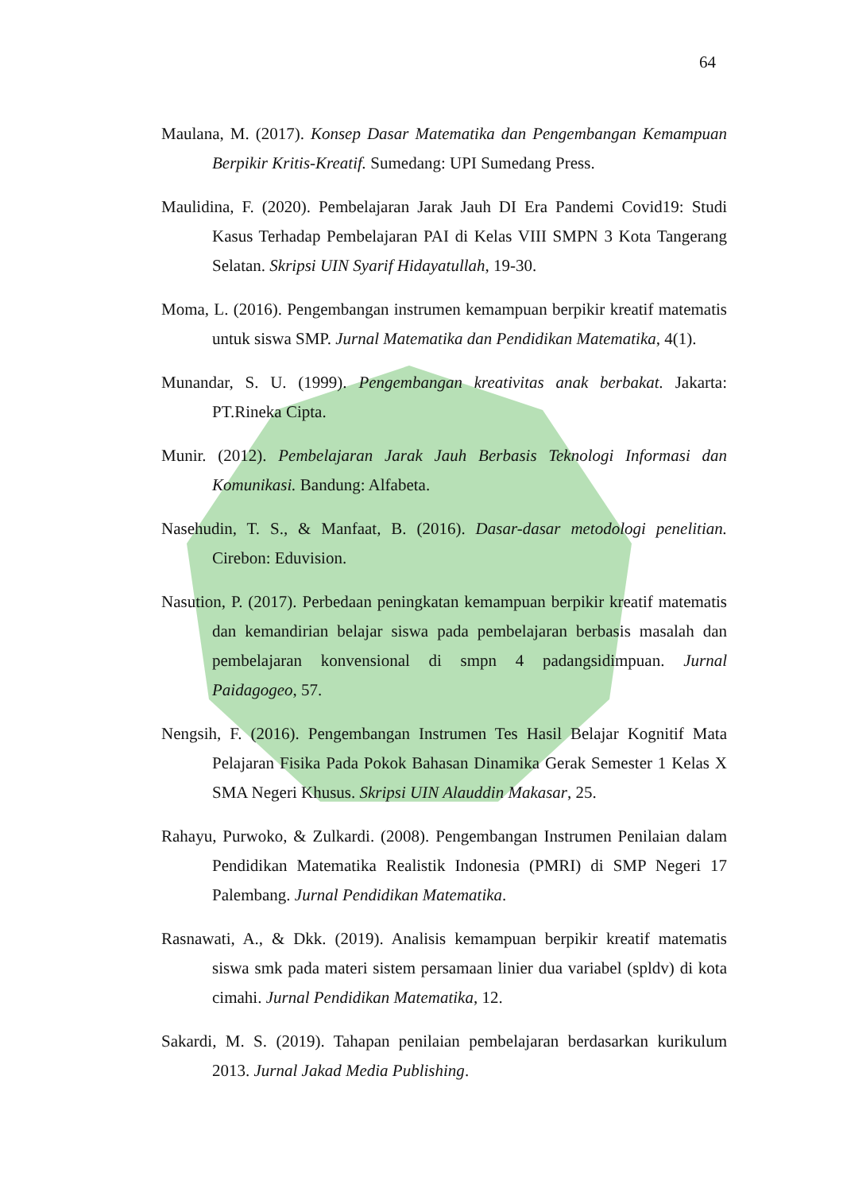64
Maulana, M. (2017). Konsep Dasar Matematika dan Pengembangan Kemampuan Berpikir Kritis-Kreatif. Sumedang: UPI Sumedang Press.
Maulidina, F. (2020). Pembelajaran Jarak Jauh DI Era Pandemi Covid19: Studi Kasus Terhadap Pembelajaran PAI di Kelas VIII SMPN 3 Kota Tangerang Selatan. Skripsi UIN Syarif Hidayatullah, 19-30.
Moma, L. (2016). Pengembangan instrumen kemampuan berpikir kreatif matematis untuk siswa SMP. Jurnal Matematika dan Pendidikan Matematika, 4(1).
Munandar, S. U. (1999). Pengembangan kreativitas anak berbakat. Jakarta: PT.Rineka Cipta.
Munir. (2012). Pembelajaran Jarak Jauh Berbasis Teknologi Informasi dan Komunikasi. Bandung: Alfabeta.
Nasehudin, T. S., & Manfaat, B. (2016). Dasar-dasar metodologi penelitian. Cirebon: Eduvision.
Nasution, P. (2017). Perbedaan peningkatan kemampuan berpikir kreatif matematis dan kemandirian belajar siswa pada pembelajaran berbasis masalah dan pembelajaran konvensional di smpn 4 padangsidimpuan. Jurnal Paidagogeo, 57.
Nengsih, F. (2016). Pengembangan Instrumen Tes Hasil Belajar Kognitif Mata Pelajaran Fisika Pada Pokok Bahasan Dinamika Gerak Semester 1 Kelas X SMA Negeri Khusus. Skripsi UIN Alauddin Makasar, 25.
Rahayu, Purwoko, & Zulkardi. (2008). Pengembangan Instrumen Penilaian dalam Pendidikan Matematika Realistik Indonesia (PMRI) di SMP Negeri 17 Palembang. Jurnal Pendidikan Matematika.
Rasnawati, A., & Dkk. (2019). Analisis kemampuan berpikir kreatif matematis siswa smk pada materi sistem persamaan linier dua variabel (spldv) di kota cimahi. Jurnal Pendidikan Matematika, 12.
Sakardi, M. S. (2019). Tahapan penilaian pembelajaran berdasarkan kurikulum 2013. Jurnal Jakad Media Publishing.